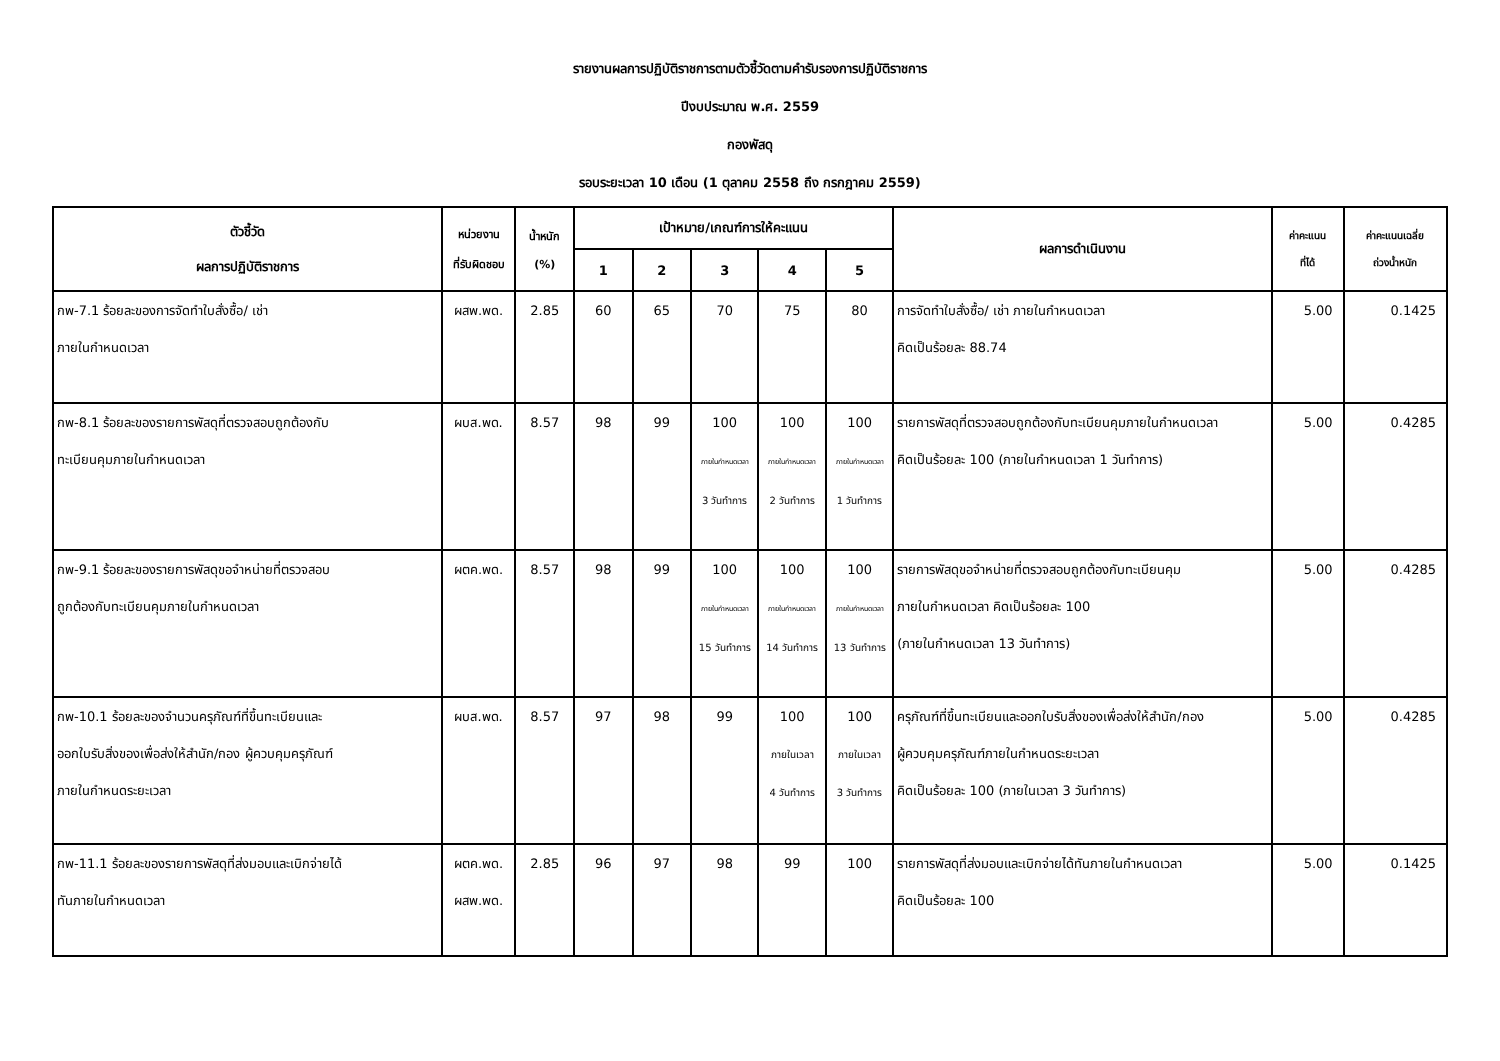รายงานผลการปฏิบัติราชการตามตัวชี้วัดตามคำรับรองการปฏิบัติราชการ
ปีงบประมาณ พ.ศ. 2559
กองพัสดุ
รอบระยะเวลา 10 เดือน (1 ตุลาคม 2558 ถึง กรกฎาคม 2559)
| ตัวชี้วัด ผลการปฏิบัติราชการ | หน่วยงาน ที่รับผิดชอบ | น้ำหนัก (%) | เป้าหมาย/เกณฑ์การให้คะแนน | | | | | ผลการดำเนินงาน | ค่าคะแนน ที่ได้ | ค่าคะแนนเฉลี่ย ถ่วงน้ำหนัก |
| --- | --- | --- | --- | --- | --- | --- | --- | --- | --- | --- |
| | | | 1 | 2 | 3 | 4 | 5 | | | |
| กพ-7.1 ร้อยละของการจัดทำใบสั่งซื้อ/ เช่า ภายในกำหนดเวลา | ผสพ.พด. | 2.85 | 60 | 65 | 70 | 75 | 80 | การจัดทำใบสั่งซื้อ/ เช่า ภายในกำหนดเวลา คิดเป็นร้อยละ 88.74 | 5.00 | 0.1425 |
| กพ-8.1 ร้อยละของรายการพัสดุที่ตรวจสอบถูกต้องกับ ทะเบียนคุมภายในกำหนดเวลา | ผบส.พด. | 8.57 | 98 | 99 | 100 ภายในกำหนดเวลา 3 วันทำการ | 100 ภายในกำหนดเวลา 2 วันทำการ | 100 ภายในกำหนดเวลา 1 วันทำการ | รายการพัสดุที่ตรวจสอบถูกต้องกับทะเบียนคุมภายในกำหนดเวลา คิดเป็นร้อยละ 100 (ภายในกำหนดเวลา 1 วันทำการ) | 5.00 | 0.4285 |
| กพ-9.1 ร้อยละของรายการพัสดุขอจำหน่ายที่ตรวจสอบ ถูกต้องกับทะเบียนคุมภายในกำหนดเวลา | ผตค.พด. | 8.57 | 98 | 99 | 100 ภายในกำหนดเวลา 15 วันทำการ | 100 ภายในกำหนดเวลา 14 วันทำการ | 100 ภายในกำหนดเวลา 13 วันทำการ | รายการพัสดุขอจำหน่ายที่ตรวจสอบถูกต้องกับทะเบียนคุม ภายในกำหนดเวลา คิดเป็นร้อยละ 100 (ภายในกำหนดเวลา 13 วันทำการ) | 5.00 | 0.4285 |
| กพ-10.1 ร้อยละของจำนวนครุภัณฑ์ที่ขึ้นทะเบียนและ ออกใบรับสิ่งของเพื่อส่งให้สำนัก/กอง ผู้ควบคุมครุภัณฑ์ ภายในกำหนดระยะเวลา | ผบส.พด. | 8.57 | 97 | 98 | 99 | 100 ภายในเวลา 4 วันทำการ | 100 ภายในเวลา 3 วันทำการ | ครุภัณฑ์ที่ขึ้นทะเบียนและออกใบรับสิ่งของเพื่อส่งให้สำนัก/กอง ผู้ควบคุมครุภัณฑ์ภายในกำหนดระยะเวลา คิดเป็นร้อยละ 100 (ภายในเวลา 3 วันทำการ) | 5.00 | 0.4285 |
| กพ-11.1 ร้อยละของรายการพัสดุที่ส่งมอบและเบิกจ่ายได้ ทันภายในกำหนดเวลา | ผตค.พด. ผสพ.พด. | 2.85 | 96 | 97 | 98 | 99 | 100 | รายการพัสดุที่ส่งมอบและเบิกจ่ายได้ทันภายในกำหนดเวลา คิดเป็นร้อยละ 100 | 5.00 | 0.1425 |